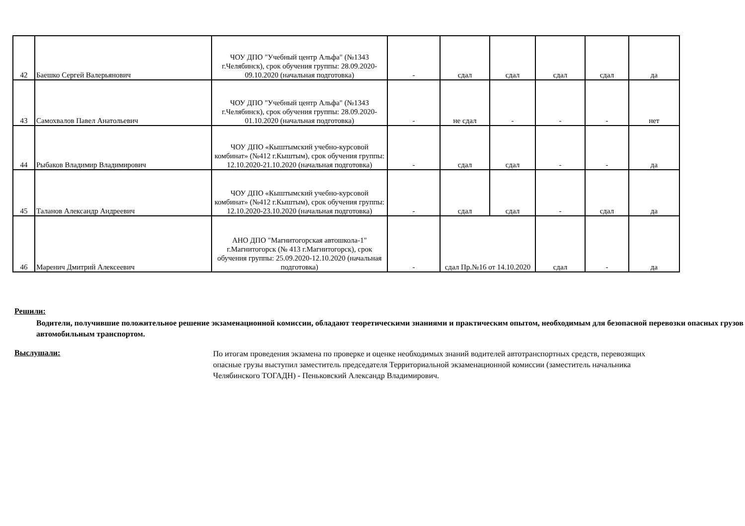| 42 | Баешко Сергей Валерьянович | ЧОУ ДПО "Учебный центр Альфа" (№1343 г.Челябинск), срок обучения группы: 28.09.2020-09.10.2020 (начальная подготовка) | - | сдал | сдал | сдал | сдал | да |
| 43 | Самохвалов Павел Анатольевич | ЧОУ ДПО "Учебный центр Альфа" (№1343 г.Челябинск), срок обучения группы: 28.09.2020-01.10.2020 (начальная подготовка) | - | не сдал | - | - | - | нет |
| 44 | Рыбаков Владимир Владимирович | ЧОУ ДПО «Кыштымский учебно-курсовой комбинат» (№412 г.Кыштым), срок обучения группы: 12.10.2020-21.10.2020 (начальная подготовка) | - | сдал | сдал | - | - | да |
| 45 | Таланов Александр Андреевич | ЧОУ ДПО «Кыштымский учебно-курсовой комбинат» (№412 г.Кыштым), срок обучения группы: 12.10.2020-23.10.2020 (начальная подготовка) | - | сдал | сдал | - | сдал | да |
| 46 | Маренич Дмитрий Алексеевич | АНО ДПО "Магнитогорская автошкола-1" г.Магнитогорск (№ 413 г.Магнитогорск), срок обучения группы: 25.09.2020-12.10.2020 (начальная подготовка) | - | сдал Пр.№16 от 14.10.2020 | | сдал | - | да |
Решили:
Водители, получившие положительное решение экзаменационной комиссии, обладают теоретическими знаниями и практическим опытом, необходимым для безопасной перевозки опасных грузов автомобильным транспортом.
Выслушали:
По итогам проведения экзамена по проверке и оценке необходимых знаний водителей автотранспортных средств, перевозящих опасные грузы выступил заместитель председателя Территориальной экзаменационной комиссии (заместитель начальника Челябинского ТОГАДН) - Пеньковский Александр Владимирович.